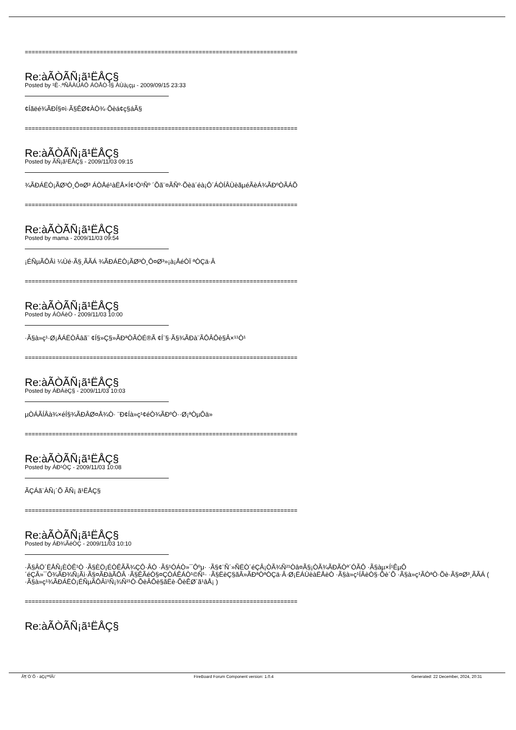================================================================================
Re:àÃÒÃÑ¡ã¹ËÅÇ§
Posted by ¹È·.ªÑÂÀÙÁÔ ÁÒÅÒ·Ì§ ÀÙà¡çµ - 2009/09/15 23:33
¢Íãëé¾ÃÐÍ§¤ì·Ã§ÊØ¢ÀÒ¾·Õèá¢ç§áÃ§
================================================================================
Re:àÃÒÃÑ¡ã¹ËÅÇ§
Posted by ÃÑ¡ã¹ËÅÇ§ - 2009/11/03 09:15
¾ÃÐÁËÒ¡ÃØ³Ò¸Ô¤Ø³ ÁÒÅé¹àËÅ×Í¢¹Ò¹Ñº ´Õã¨¤ÃÑº·Õèä´éà¡Ô´ÁÒÍÂÙèãµéÃèÁ¾ÃÐºÒÃÁÕ
================================================================================
Re:àÃÒÃÑ¡ã¹ËÅÇ§
Posted by mama - 2009/11/03 09:54
¡ÉÑµÃÔÂì ¼Ùé·Ã§¸ÃÃÁ ¾ÃÐÁËÒ¡ÃØ³Ò¸Ô¤Ø³»¡à¡ÅéÒÏ ªÒÇä·Â
================================================================================
Re:àÃÒÃÑ¡ã¹ËÅÇ§
Posted by ÁÒÁèÒ - 2009/11/03 10:00
·Ã§à»ç¹·Ø¡ÅÁËÒÂâã¨ ¢Í§»Ç§»ÃÐªÒÃÒÉ®Ã ¢Í¨§·Ã§¾ÃÐà¨ÃÔ­ÂÔè§Â×¹¹Ò¹
================================================================================
Re:àÃÒÃÑ¡ã¹ËÅÇ§
Posted by ÁÐÁèÇ§ - 2009/11/03 10:03
µÒÁÃÍÂà¾×éÍ§¾ÃÐÂØ¤Å¾Ò· ¨Ð¢Íà»ç¹¢éÒ¾ÃÐºÒ··Ø¡ªÒµÔä»
================================================================================
Re:àÃÒÃÑ¡ã¹ËÅÇ§
Posted by ÁÐ¹ÒÇ - 2009/11/03 10:08
ÃÇÁã¨ÀÑ¡´Õ ÃÑ¡ ã¹ËÅÇ§
================================================================================
Re:àÃÒÃÑ¡ã¹ËÅÇ§
Posted by ÁÐ¾ÃéÒÇ - 2009/11/03 10:10
·Ã§ÂÖ´ËÅÑ¡ÈÒÊ¹Ò ·Ã§ÈÖ¡ÉÒÊÃÃ¾ÇÔ·ÂÒ ·Ã§¹ÓÁÒ»¯Ôºμ· ·Ã§¢¨Ñ´»Ñ­ËÒ´éÇÂ¡ÒÃ¾Ñ²¹Òâ¤Ã§¡ÒÃ¾ÃÐÃÒª´ÓÃÔ ·Ã§àµ×Í¹ÊµÔ´éÇÂ»¯Ô¾ÃÐ¾Ñ¡Ãì·Ã§¤ÃÐàÃÔÂ ·Ã§ÊÃéÒ§¤ÇÒÁÊÁÒ¹©Ñ¹· ·Ã§ËèÇ§ãÂ»ÃÐªÒªÒÇä·Â·Ø¡ËÁÙèàËÅèÒ ·Ã§à»ç¹ÍÂèÒ§·Õè´Õ ·Ã§à»ç¹ÃÒªÒ·Õè·Ã§¤Ø³¸ÃÃÁ ( ·Ã§à»ç¹¾ÃÐÁËÒ¡ÉÑµÃÔÂì¹Ñ¡¾Ñ²¹Ò·ÕèÂÔè§ãËè·ÕèÊØ´ã¹âÅ¡ )
================================================================================
Re:àÃÒÃÑ¡ã¹ËÅÇ§
Ã¶´Ó´Ô - àÇçººÍÃì´ FireBoard Forum Component version: 1.0.4 Generated: 22 December, 2024, 20:31